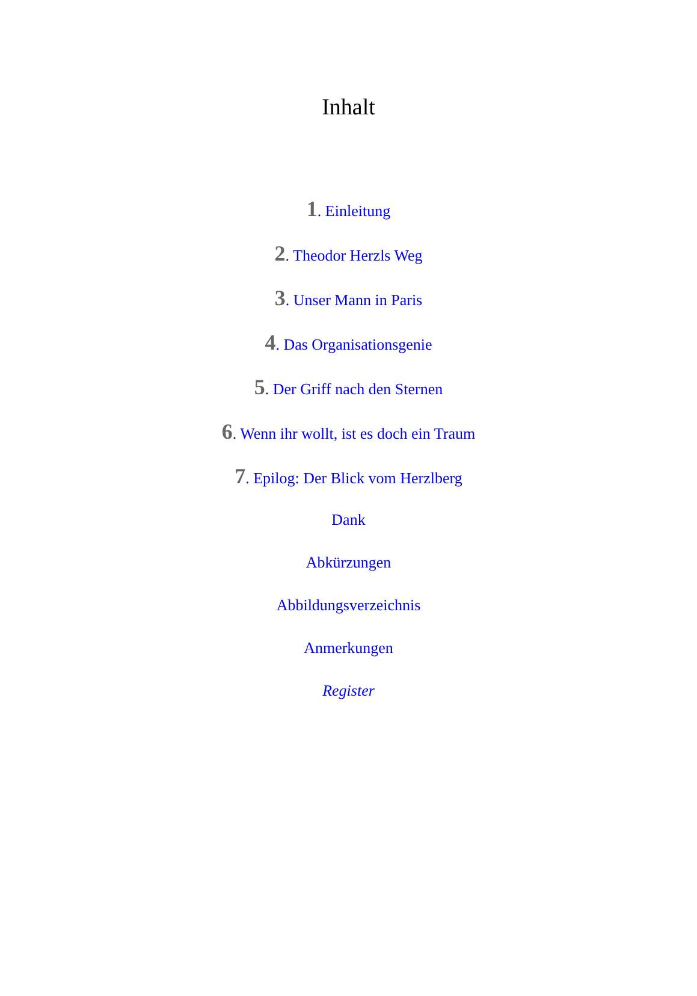Inhalt
1. Einleitung
2. Theodor Herzls Weg
3. Unser Mann in Paris
4. Das Organisationsgenie
5. Der Griff nach den Sternen
6. Wenn ihr wollt, ist es doch ein Traum
7. Epilog: Der Blick vom Herzlberg
Dank
Abkürzungen
Abbildungsverzeichnis
Anmerkungen
Register